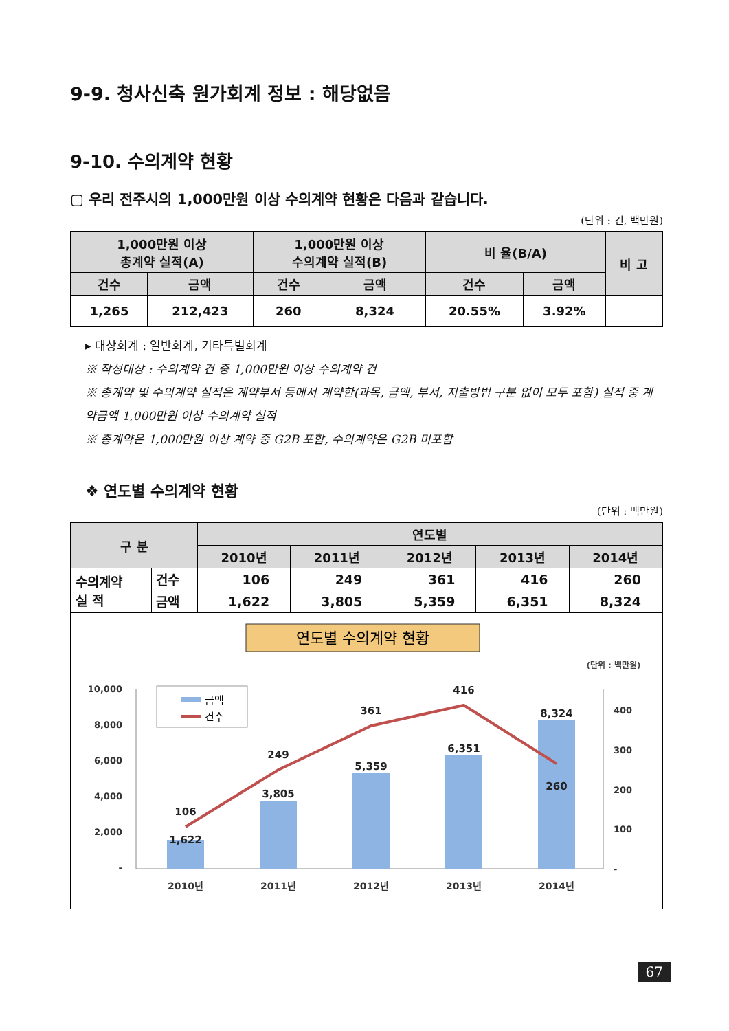9-9. 청사신축 원가회계 정보 : 해당없음
9-10. 수의계약 현황
▢ 우리 전주시의 1,000만원 이상 수의계약 현황은 다음과 같습니다.
(단위 : 건, 백만원)
| 1,000만원 이상 총계약 실적(A) | | 1,000만원 이상 수의계약 실적(B) | | 비 율(B/A) | | 비 고 |
| --- | --- | --- | --- | --- | --- | --- |
| 건수 | 금액 | 건수 | 금액 | 건수 | 금액 | |
| 1,265 | 212,423 | 260 | 8,324 | 20.55% | 3.92% | |
▸ 대상회계 : 일반회계, 기타특별회계
※ 작성대상 : 수의계약 건 중 1,000만원 이상 수의계약 건
※ 총계약 및 수의계약 실적은 계약부서 등에서 계약한(과목, 금액, 부서, 지출방법 구분 없이 모두 포함) 실적 중 계약금액 1,000만원 이상 수의계약 실적
※ 총계약은 1,000만원 이상 계약 중 G2B 포함, 수의계약은 G2B 미포함
❖ 연도별 수의계약 현황
(단위 : 백만원)
| 구 분 | | 연도별 | | | | |
| --- | --- | --- | --- | --- | --- | --- |
| | | 2010년 | 2011년 | 2012년 | 2013년 | 2014년 |
| 수의계약 실 적 | 건수 | 106 | 249 | 361 | 416 | 260 |
| | 금액 | 1,622 | 3,805 | 5,359 | 6,351 | 8,324 |
연도별 수의계약 현황
(단위 : 백만원)
10,000
8,000
6,000
4,000
2,000
-
400
300
200
100
-
금액
건수
106
249
361
416
260
1,622
3,805
5,359
6,351
8,324
2010년
2011년
2012년
2013년
2014년
67